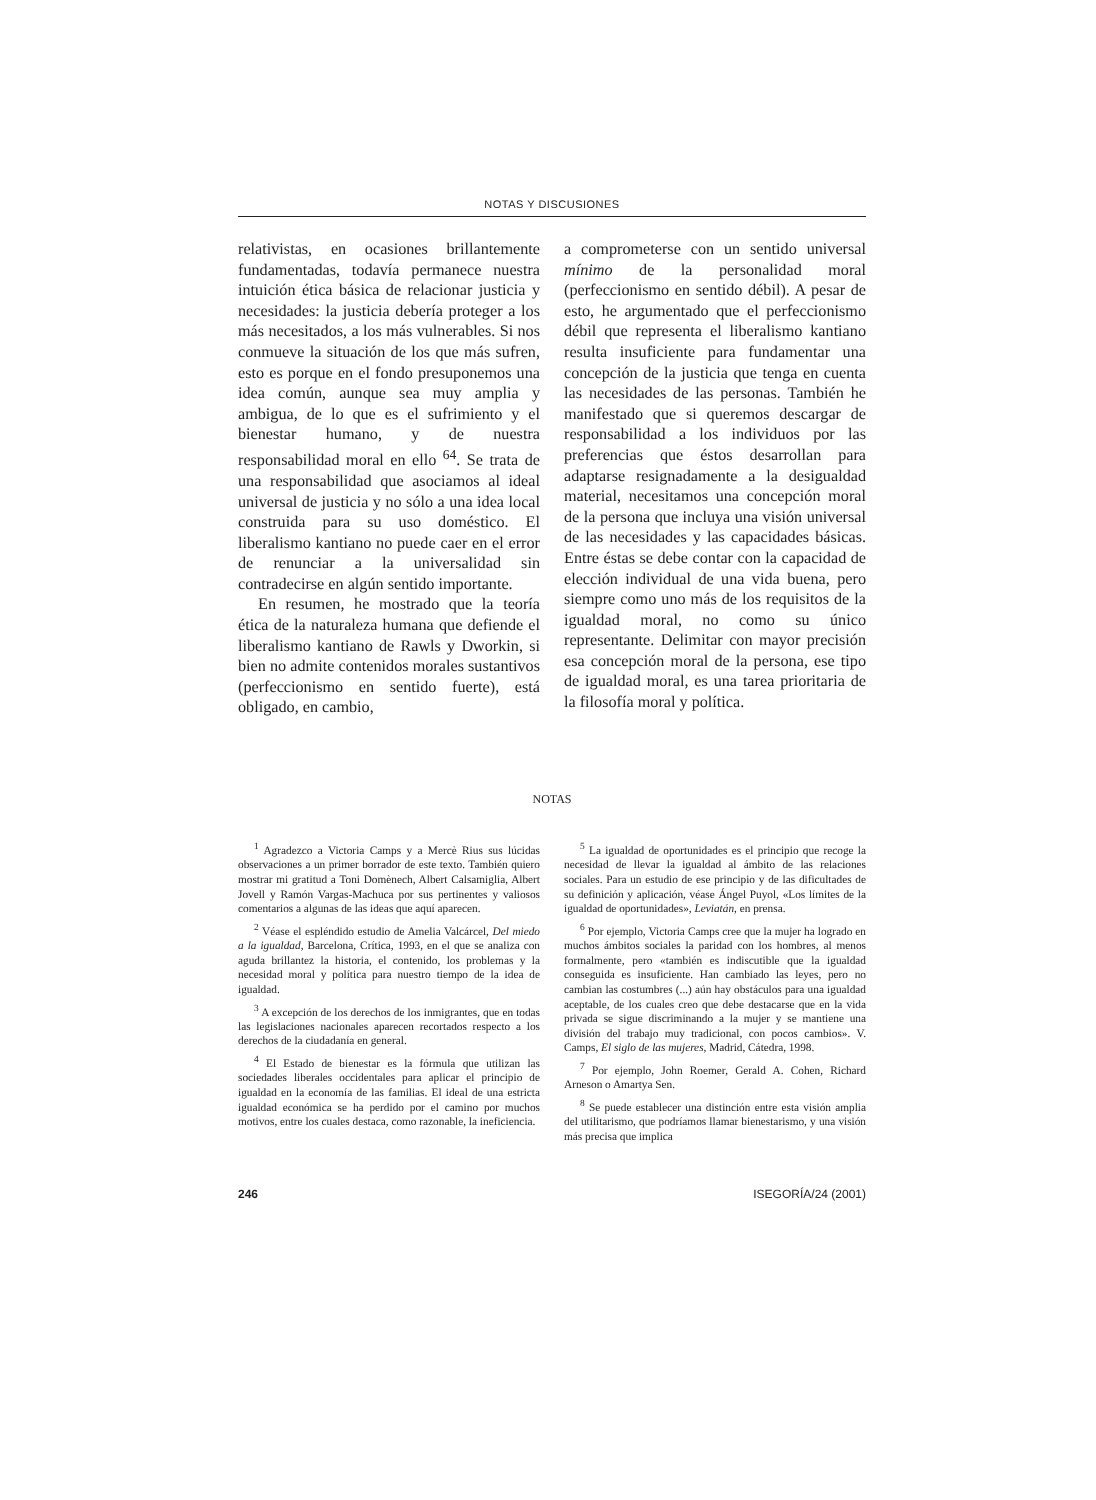NOTAS Y DISCUSIONES
relativistas, en ocasiones brillantemente fundamentadas, todavía permanece nuestra intuición ética básica de relacionar justicia y necesidades: la justicia debería proteger a los más necesitados, a los más vulnerables. Si nos conmueve la situación de los que más sufren, esto es porque en el fondo presuponemos una idea común, aunque sea muy amplia y ambigua, de lo que es el sufrimiento y el bienestar humano, y de nuestra responsabilidad moral en ello <sup>64</sup>. Se trata de una responsabilidad que asociamos al ideal universal de justicia y no sólo a una idea local construida para su uso doméstico. El liberalismo kantiano no puede caer en el error de renunciar a la universalidad sin contradecirse en algún sentido importante.
En resumen, he mostrado que la teoría ética de la naturaleza humana que defiende el liberalismo kantiano de Rawls y Dworkin, si bien no admite contenidos morales sustantivos (perfeccionismo en sentido fuerte), está obligado, en cambio,
a comprometerse con un sentido universal mínimo de la personalidad moral (perfeccionismo en sentido débil). A pesar de esto, he argumentado que el perfeccionismo débil que representa el liberalismo kantiano resulta insuficiente para fundamentar una concepción de la justicia que tenga en cuenta las necesidades de las personas. También he manifestado que si queremos descargar de responsabilidad a los individuos por las preferencias que éstos desarrollan para adaptarse resignadamente a la desigualdad material, necesitamos una concepción moral de la persona que incluya una visión universal de las necesidades y las capacidades básicas. Entre éstas se debe contar con la capacidad de elección individual de una vida buena, pero siempre como uno más de los requisitos de la igualdad moral, no como su único representante. Delimitar con mayor precisión esa concepción moral de la persona, ese tipo de igualdad moral, es una tarea prioritaria de la filosofía moral y política.
NOTAS
<sup>1</sup> Agradezco a Victoria Camps y a Mercè Rius sus lúcidas observaciones a un primer borrador de este texto. También quiero mostrar mi gratitud a Toni Domènech, Albert Calsamiglia, Albert Jovell y Ramón Vargas-Machuca por sus pertinentes y valiosos comentarios a algunas de las ideas que aquí aparecen.
<sup>2</sup> Véase el espléndido estudio de Amelia Valcárcel, Del miedo a la igualdad, Barcelona, Crítica, 1993, en el que se analiza con aguda brillantez la historia, el contenido, los problemas y la necesidad moral y política para nuestro tiempo de la idea de igualdad.
<sup>3</sup> A excepción de los derechos de los inmigrantes, que en todas las legislaciones nacionales aparecen recortados respecto a los derechos de la ciudadanía en general.
<sup>4</sup> El Estado de bienestar es la fórmula que utilizan las sociedades liberales occidentales para aplicar el principio de igualdad en la economía de las familias. El ideal de una estricta igualdad económica se ha perdido por el camino por muchos motivos, entre los cuales destaca, como razonable, la ineficiencia.
<sup>5</sup> La igualdad de oportunidades es el principio que recoge la necesidad de llevar la igualdad al ámbito de las relaciones sociales. Para un estudio de ese principio y de las dificultades de su definición y aplicación, véase Ángel Puyol, «Los límites de la igualdad de oportunidades», Leviatán, en prensa.
<sup>6</sup> Por ejemplo, Victoria Camps cree que la mujer ha logrado en muchos ámbitos sociales la paridad con los hombres, al menos formalmente, pero «también es indiscutible que la igualdad conseguida es insuficiente. Han cambiado las leyes, pero no cambian las costumbres (...) aún hay obstáculos para una igualdad aceptable, de los cuales creo que debe destacarse que en la vida privada se sigue discriminando a la mujer y se mantiene una división del trabajo muy tradicional, con pocos cambios». V. Camps, El siglo de las mujeres, Madrid, Cátedra, 1998.
<sup>7</sup> Por ejemplo, John Roemer, Gerald A. Cohen, Richard Arneson o Amartya Sen.
<sup>8</sup> Se puede establecer una distinción entre esta visión amplia del utilitarismo, que podríamos llamar bienestarismo, y una visión más precisa que implica
246 ISEGORÍA/24 (2001)